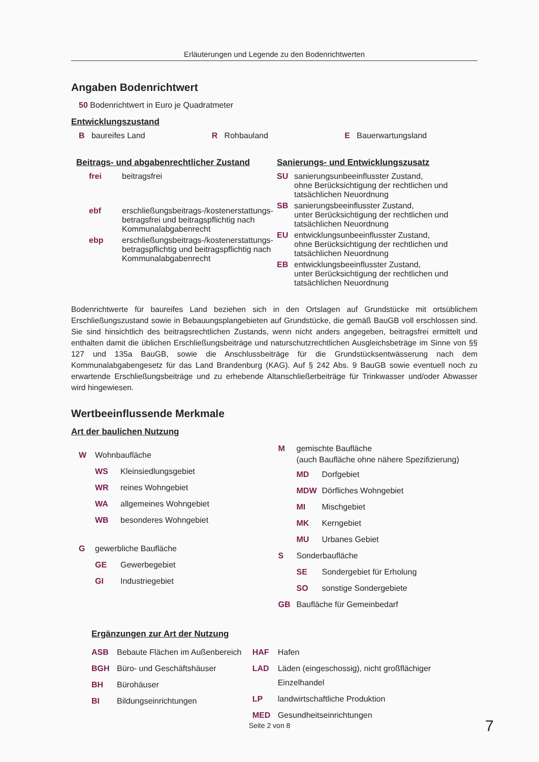Erläuterungen und Legende zu den Bodenrichtwerten
Angaben Bodenrichtwert
50 Bodenrichtwert in Euro je Quadratmeter
Entwicklungszustand
B baureifes Land R Rohbauland E Bauerwartungsland
Beitrags- und abgabenrechtlicher Zustand
frei beitragsfrei
ebf erschließungsbeitrags-/kostenerstattungs-
betragsfrei und beitragspflichtig nach
Kommunalabgabenrecht
ebp erschließungsbeitrags-/kostenerstattungs-
betragspflichtig und beitragspflichtig nach
Kommunalabgabenrecht
Sanierungs- und Entwicklungszusatz
SU sanierungsunbeeinflusster Zustand,
ohne Berücksichtigung der rechtlichen und
tatsächlichen Neuordnung
SB sanierungsbeeinflusster Zustand,
unter Berücksichtigung der rechtlichen und
tatsächlichen Neuordnung
EU entwicklungsunbeeinflusster Zustand,
ohne Berücksichtigung der rechtlichen und
tatsächlichen Neuordnung
EB entwicklungsbeeinflusster Zustand,
unter Berücksichtigung der rechtlichen und
tatsächlichen Neuordnung
Bodenrichtwerte für baureifes Land beziehen sich in den Ortslagen auf Grundstücke mit ortsüblichem Erschließungszustand sowie in Bebauungsplangebieten auf Grundstücke, die gemäß BauGB voll erschlossen sind. Sie sind hinsichtlich des beitragsrechtlichen Zustands, wenn nicht anders angegeben, beitragsfrei ermittelt und enthalten damit die üblichen Erschließungsbeiträge und naturschutzrechtlichen Ausgleichsbeträge im Sinne von §§ 127 und 135a BauGB, sowie die Anschlussbeiträge für die Grundstücksentwässerung nach dem Kommunalabgabengesetz für das Land Brandenburg (KAG). Auf § 242 Abs. 9 BauGB sowie eventuell noch zu erwartende Erschließungsbeiträge und zu erhebende Altanschließerbeiträge für Trinkwasser und/oder Abwasser wird hingewiesen.
Wertbeeinflussende Merkmale
Art der baulichen Nutzung
W Wohnbaufläche
WS Kleinsiedlungsgebiet
WR reines Wohngebiet
WA allgemeines Wohngebiet
WB besonderes Wohngebiet
G gewerbliche Baufläche
GE Gewerbegebiet
GI Industriegebiet
M gemischte Baufläche
(auch Baufläche ohne nähere Spezifizierung)
MD Dorfgebiet
MDW Dörfliches Wohngebiet
MI Mischgebiet
MK Kerngebiet
MU Urbanes Gebiet
S Sonderbaufläche
SE Sondergebiet für Erholung
SO sonstige Sondergebiete
GB Baufläche für Gemeinbedarf
Ergänzungen zur Art der Nutzung
ASB Bebaute Flächen im Außenbereich
BGH Büro- und Geschäftshäuser
BH Bürohäuser
BI Bildungseinrichtungen
HAF Hafen
LAD Läden (eingeschossig), nicht großflächiger Einzelhandel
LP landwirtschaftliche Produktion
MED Gesundheitseinrichtungen
Seite 2 von 8 7